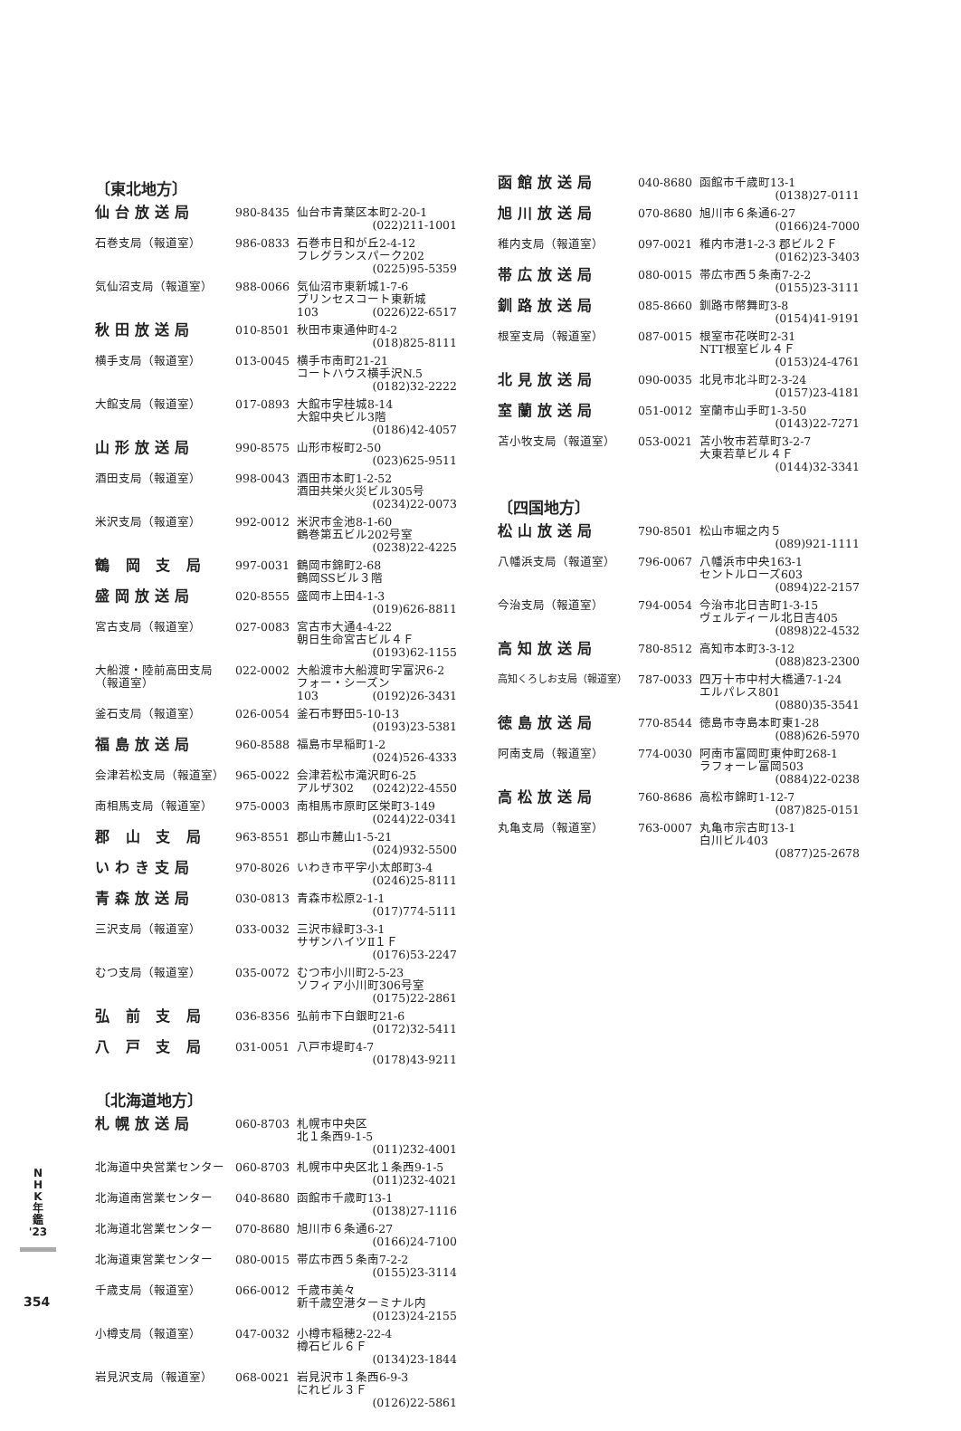〔東北地方〕
| 仙台放送局 | 980-8435 | 仙台市青葉区本町2-20-1 (022)211-1001 |
| 石巻支局（報道室） | 986-0833 | 石巻市日和が丘2-4-12 フレグランスパーク202 (0225)95-5359 |
| 気仙沼支局（報道室） | 988-0066 | 気仙沼市東新城1-7-6 プリンセスコート東新城 103 (0226)22-6517 |
| 秋田放送局 | 010-8501 | 秋田市東通仲町4-2 (018)825-8111 |
| 横手支局（報道室） | 013-0045 | 横手市南町21-21 コートハウス横手沢N.5 (0182)32-2222 |
| 大館支局（報道室） | 017-0893 | 大館市字桂城8-14 大舘中央ビル3階 (0186)42-4057 |
| 山形放送局 | 990-8575 | 山形市桜町2-50 (023)625-9511 |
| 酒田支局（報道室） | 998-0043 | 酒田市本町1-2-52 酒田共栄火災ビル305号 (0234)22-0073 |
| 米沢支局（報道室） | 992-0012 | 米沢市金池8-1-60 鶴巻第五ビル202号室 (0238)22-4225 |
| 鶴 岡 支 局 | 997-0031 | 鶴岡市錦町2-68 鶴岡SSビル３階 |
| 盛岡放送局 | 020-8555 | 盛岡市上田4-1-3 (019)626-8811 |
| 宮古支局（報道室） | 027-0083 | 宮古市大通4-4-22 朝日生命宮古ビル４Ｆ (0193)62-1155 |
| 大船渡・陸前高田支局（報道室） | 022-0002 | 大船渡市大船渡町字富沢6-2 フォー・シーズン 103 (0192)26-3431 |
| 釜石支局（報道室） | 026-0054 | 釜石市野田5-10-13 (0193)23-5381 |
| 福島放送局 | 960-8588 | 福島市早稲町1-2 (024)526-4333 |
| 会津若松支局（報道室） | 965-0022 | 会津若松市滝沢町6-25 アルザ302 (0242)22-4550 |
| 南相馬支局（報道室） | 975-0003 | 南相馬市原町区栄町3-149 (0244)22-0341 |
| 郡 山 支 局 | 963-8551 | 郡山市麓山1-5-21 (024)932-5500 |
| いわき支局 | 970-8026 | いわき市平字小太郎町3-4 (0246)25-8111 |
| 青森放送局 | 030-0813 | 青森市松原2-1-1 (017)774-5111 |
| 三沢支局（報道室） | 033-0032 | 三沢市緑町3-3-1 サザンハイツⅡ１Ｆ (0176)53-2247 |
| むつ支局（報道室） | 035-0072 | むつ市小川町2-5-23 ソフィア小川町306号室 (0175)22-2861 |
| 弘 前 支 局 | 036-8356 | 弘前市下白銀町21-6 (0172)32-5411 |
| 八 戸 支 局 | 031-0051 | 八戸市堤町4-7 (0178)43-9211 |
〔北海道地方〕
| 札幌放送局 | 060-8703 | 札幌市中央区 北１条西9-1-5 (011)232-4001 |
| 北海道中央営業センター | 060-8703 | 札幌市中央区北１条西9-1-5 (011)232-4021 |
| 北海道南営業センター | 040-8680 | 函館市千歳町13-1 (0138)27-1116 |
| 北海道北営業センター | 070-8680 | 旭川市６条通6-27 (0166)24-7100 |
| 北海道東営業センター | 080-0015 | 帯広市西５条南7-2-2 (0155)23-3114 |
| 千歳支局（報道室） | 066-0012 | 千歳市美々 新千歳空港ターミナル内 (0123)24-2155 |
| 小樽支局（報道室） | 047-0032 | 小樽市稲穂2-22-4 樽石ビル６Ｆ (0134)23-1844 |
| 岩見沢支局（報道室） | 068-0021 | 岩見沢市１条西6-9-3 にれビル３Ｆ (0126)22-5861 |
| 函館放送局 | 040-8680 | 函館市千歳町13-1 (0138)27-0111 |
| 旭川放送局 | 070-8680 | 旭川市６条通6-27 (0166)24-7000 |
| 稚内支局（報道室） | 097-0021 | 稚内市港1-2-3 郡ビル２Ｆ (0162)23-3403 |
| 帯広放送局 | 080-0015 | 帯広市西５条南7-2-2 (0155)23-3111 |
| 釧路放送局 | 085-8660 | 釧路市幣舞町3-8 (0154)41-9191 |
| 根室支局（報道室） | 087-0015 | 根室市花咲町2-31 NTT根室ビル４Ｆ (0153)24-4761 |
| 北見放送局 | 090-0035 | 北見市北斗町2-3-24 (0157)23-4181 |
| 室蘭放送局 | 051-0012 | 室蘭市山手町1-3-50 (0143)22-7271 |
| 苫小牧支局（報道室） | 053-0021 | 苫小牧市若草町3-2-7 大東若草ビル４Ｆ (0144)32-3341 |
〔四国地方〕
| 松山放送局 | 790-8501 | 松山市堀之内５ (089)921-1111 |
| 八幡浜支局（報道室） | 796-0067 | 八幡浜市中央163-1 セントルローズ603 (0894)22-2157 |
| 今治支局（報道室） | 794-0054 | 今治市北日吉町1-3-15 ヴェルディール北日吉405 (0898)22-4532 |
| 高知放送局 | 780-8512 | 高知市本町3-3-12 (088)823-2300 |
| 高知くろしお支局（報道室） | 787-0033 | 四万十市中村大橋通7-1-24 エルパレス801 (0880)35-3541 |
| 徳島放送局 | 770-8544 | 徳島市寺島本町東1-28 (088)626-5970 |
| 阿南支局（報道室） | 774-0030 | 阿南市富岡町東仲町268-1 ラフォーレ富岡503 (0884)22-0238 |
| 高松放送局 | 760-8686 | 高松市錦町1-12-7 (087)825-0151 |
| 丸亀支局（報道室） | 763-0007 | 丸亀市宗古町13-1 白川ビル403 (0877)25-2678 |
N
H
K
年
鑑
'23
354